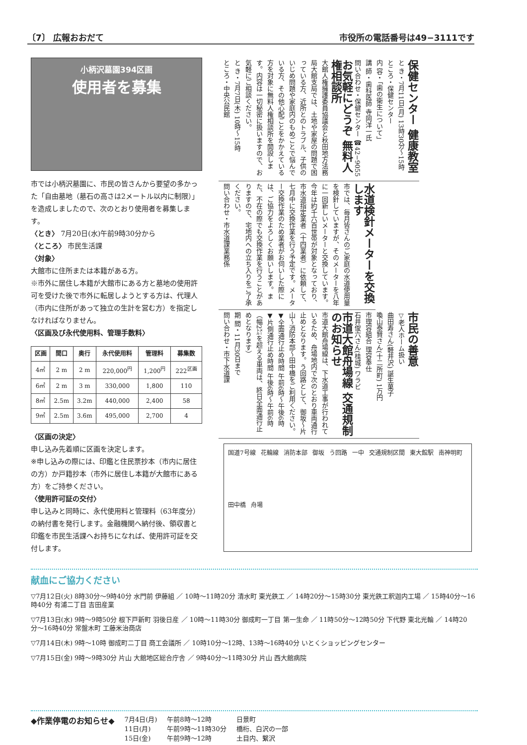〔7〕 広報おおだて 市役所の電話番号は49−3111です
小柄沢墓園394区画
使用者を募集
市では小柄沢墓園に、市民の皆さんから要望の多かった「自由墓地（墓石の高さは2メートル以内に制限）」を造成しましたので、次のとおり使用者を募集します。
〈とき〉 7月20日(水)午前9時30分から
〈ところ〉 市民生活課
〈対象〉
大館市に住所または本籍がある方。
※市外に居住し本籍が大館市にある方と墓地の使用許可を受けた後で市外に転居しようとする方は、代理人（市内に住所があって独立の生計を営む方）を指定しなければなりません。
〈区画及び永代使用料、管理手数料〉
| 区画 | 間口 | 奥行 | 永代使用料 | 管理料 | 募集数 |
| --- | --- | --- | --- | --- | --- |
| 4㎡ | 2 m | 2 m | 220,000<sup>円</sup> | 1,200<sup>円</sup> | 222<sup>区画</sup> |
| 6㎡ | 2 m | 3 m | 330,000 | 1,800 | 110 |
| 8㎡ | 2.5m | 3.2m | 440,000 | 2,400 | 58 |
| 9㎡ | 2.5m | 3.6m | 495,000 | 2,700 | 4 |
〈区画の決定〉
申し込み先着順に区画を決定します。
※申し込みの際には、印鑑と住民票抄本（市内に居住の方）か戸籍抄本（市外に居住し本籍が大館市にある方）をご持参ください。
〈使用許可証の交付〉
申し込みと同時に、永代使用料と管理料（63年度分）の納付書を発行します。金融機関へ納付後、領収書と印鑑を市民生活課へお持ちになれば、使用許可証を交付します。
保健センター 健康教室
と き・7月11日(月) 13時30分〜15時
ところ・保健センター
内 容・「歯の衛生について」
講 師・歯科医師 寺岡洋一氏
問い合わせ・保健センター ☎42−9055
お気軽にどうぞ 無料人権相談所
大館人権擁護委員協議会と秋田地方法務局大館支局では、土地や家屋の問題で困っている方、近所とのトラブル、子供のいじめ問題や家庭内のもめごとで悩んでいる方、その他心配ごとをかかえている方を対象に無料人権相談所を開設します。内容は一切秘密に扱いますので、お気軽にご相談ください。
と き・7月7日(木) 10時〜15時
ところ・中央公民館
水道検針メーターを交換します
市では、毎月皆さんのご家庭の水道使用量を検針していますが、そのメーターを八年に一回新しいメーターと交換しています。今年は約千六百世帯が対象となっており、市水道指定業者（十四業者）に依頼して、七月中に交換作業を行う予定です。メーター交換作業のため業者がお伺いした際には、ご協力をよろしくお願いします。また、不在の際でも交換作業を行うことがありますので、宅地内への立ち入りをご了承ください。
問い合わせ・市水道課業務係
市民の善意
▽老人ホーム扱い
曲田寿さん(軽井沢) 誕生菓子
喚山泰賢さん(十二所町) 1万円
市理容組合 理容奉仕
石井俊六さん(桂城) ワラビ
市道大館舟場線 交通規制のお知らせ
市道大館舟場線は、下水道工事が行われているため、舟場地内で次のとおり車両通行止めとなります。う回路として、御坂〜片山〜消防本部〜田中橋をご利用ください。
▼全面通行止め時間 午前6時〜午後6時
▼片側通行止め時間 午後6時〜午前6時（幅2㍍を超える車両は、終日全面通行止めとなります）
期 間・11月30日まで
問い合わせ・市下水道課
国道7号線 花輪線 消防本部 御坂 う回路 一中 交通規制区間 東大館駅 南神明町 田中橋 舟場
献血にご協力ください
▽7月12日(火) 8時30分〜9時40分 水門前 伊藤組 ／ 10時〜11時20分 清水町 東光鉄工 ／ 14時20分〜15時30分 東光鉄工釈迦内工場 ／ 15時40分〜16時40分 有浦二丁目 吉田産業
▽7月13日(水) 9時〜9時50分 根下戸新町 羽後日産 ／ 10時〜11時30分 御成町一丁目 第一生命 ／ 11時50分〜12時50分 下代野 東北光輪 ／ 14時20分〜16時40分 常盤木町 工藤米治商店
▽7月14日(木) 9時〜10時 御成町二丁目 商工会議所 ／ 10時10分〜12時、13時〜16時40分 いとくショッピングセンター
▽7月15日(金) 9時〜9時30分 片山 大館地区総合庁舎 ／ 9時40分〜11時30分 片山 西大館病院
◆作業停電のお知らせ◆
7月4日(月)
11日(月)
15日(金)
午前8時〜12時
午前9時〜11時30分
午前9時〜12時
日景町
橋桁、白沢の一部
土目内、繋沢